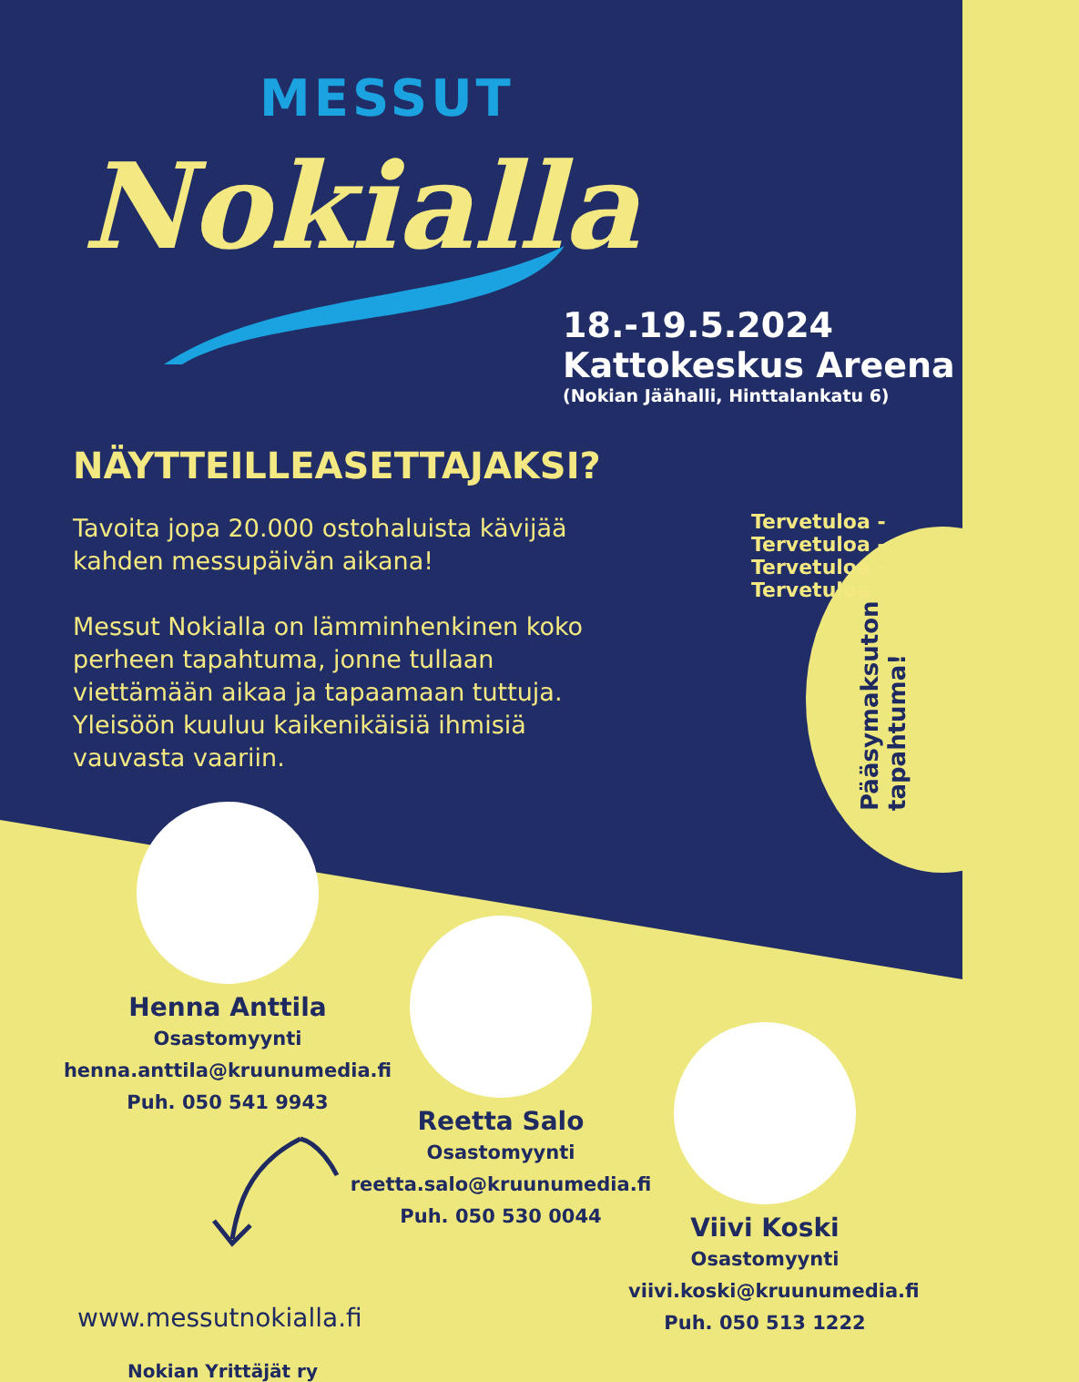MESSUT
Nokialla
18.-19.5.2024
Kattokeskus Areena
(Nokian Jäähalli, Hinttalankatu 6)
NÄYTTEILLEASETTAJAKSI?
Tavoita jopa 20.000 ostohaluista kävijää kahden messupäivän aikana!
Messut Nokialla on lämminhenkinen koko perheen tapahtuma, jonne tullaan viettämään aikaa ja tapaamaan tuttuja. Yleisöön kuuluu kaikenikäisiä ihmisiä vauvasta vaariin.
Tervetuloa - Tervetuloa - Tervetuloa - Tervetuloa
Pääsymaksuton tapahtuma!
Henna Anttila
Osastomyynti
henna.anttila@kruunumedia.fi
Puh. 050 541 9943
Reetta Salo
Osastomyynti
reetta.salo@kruunumedia.fi
Puh. 050 530 0044
Viivi Koski
Osastomyynti
viivi.koski@kruunumedia.fi
Puh. 050 513 1222
www.messutnokialla.fi
Nokian Yrittäjät ry